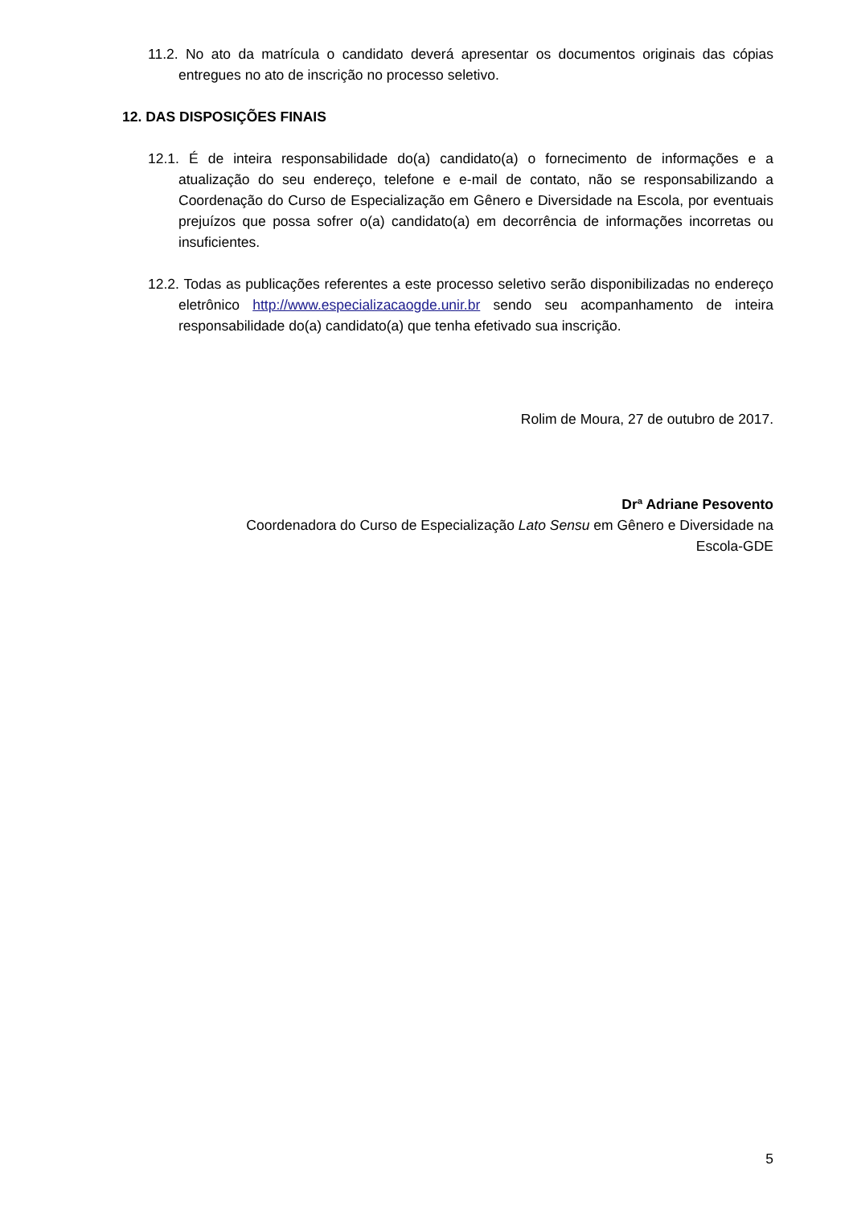11.2. No ato da matrícula o candidato deverá apresentar os documentos originais das cópias entregues no ato de inscrição no processo seletivo.
12. DAS DISPOSIÇÕES FINAIS
12.1. É de inteira responsabilidade do(a) candidato(a) o fornecimento de informações e a atualização do seu endereço, telefone e e-mail de contato, não se responsabilizando a Coordenação do Curso de Especialização em Gênero e Diversidade na Escola, por eventuais prejuízos que possa sofrer o(a) candidato(a) em decorrência de informações incorretas ou insuficientes.
12.2. Todas as publicações referentes a este processo seletivo serão disponibilizadas no endereço eletrônico http://www.especializacaogde.unir.br sendo seu acompanhamento de inteira responsabilidade do(a) candidato(a) que tenha efetivado sua inscrição.
Rolim de Moura, 27 de outubro de 2017.
Drª Adriane Pesovento
Coordenadora do Curso de Especialização Lato Sensu em Gênero e Diversidade na
Escola-GDE
5